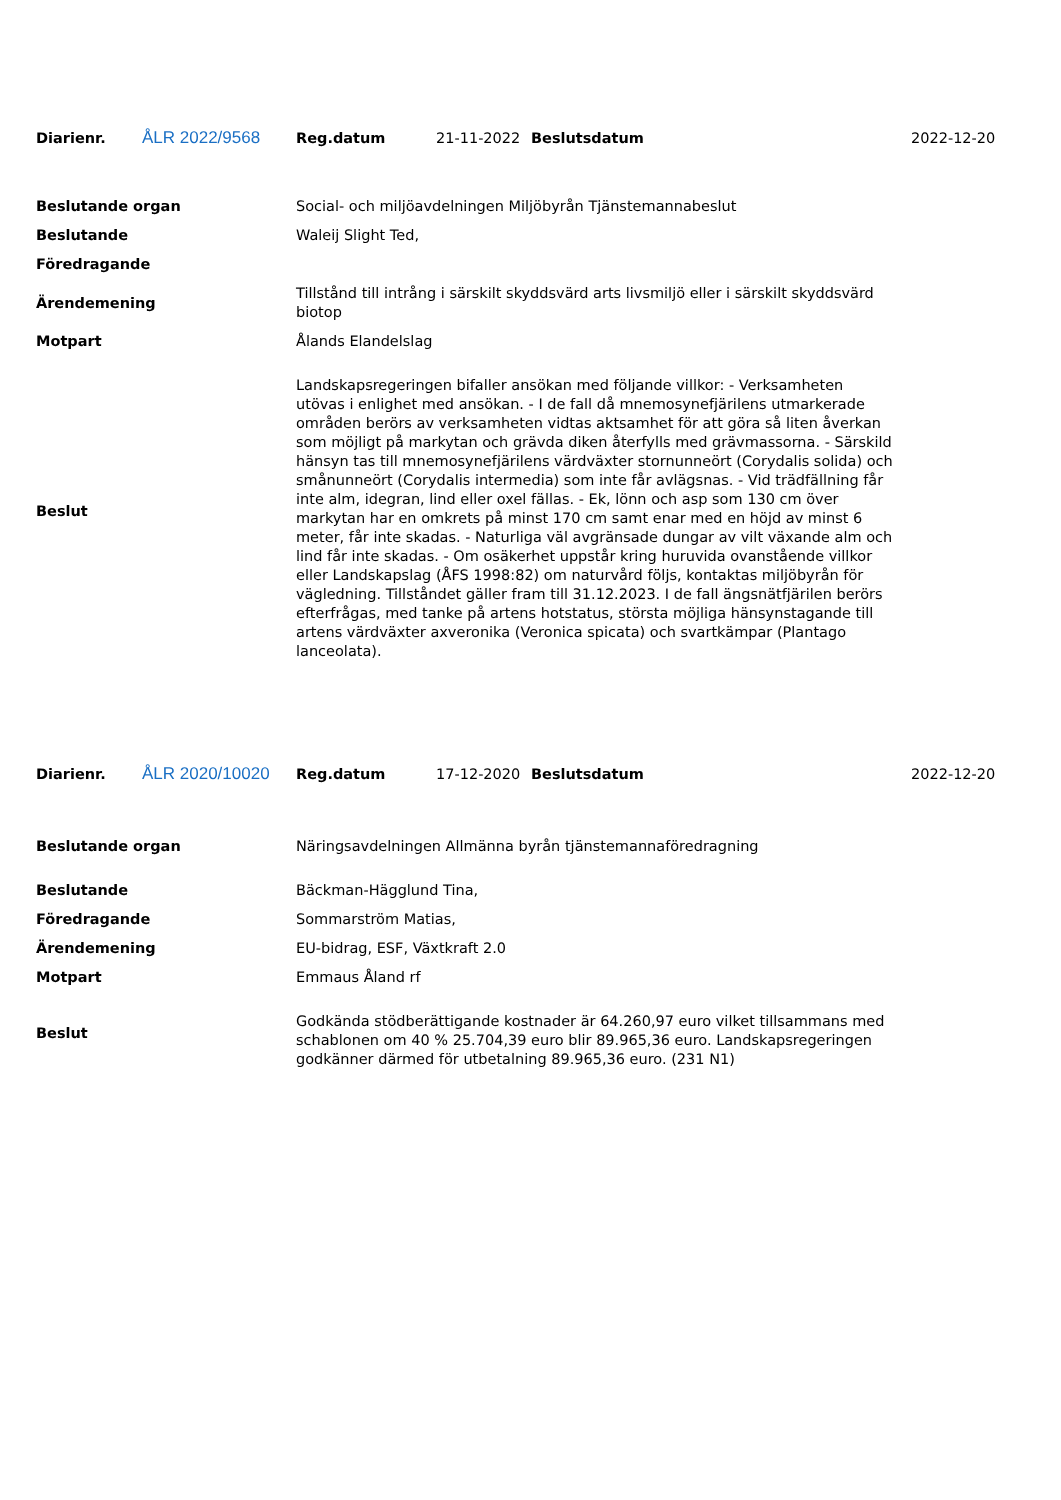| Diarienr. | ÅLR 2022/9568 | Reg.datum | 21-11-2022 | Beslutsdatum | 2022-12-20 |
| Beslutande organ | Social- och miljöavdelningen Miljöbyrån Tjänstemannabeslut |
| Beslutande | Waleij Slight Ted, |
| Föredragande | |
| Ärendemening | Tillstånd till intrång i särskilt skyddsvärd arts livsmiljö eller i särskilt skyddsvärd biotop |
| Motpart | Ålands Elandelslag |
| Beslut | Landskapsregeringen bifaller ansökan med följande villkor: - Verksamheten utövas i enlighet med ansökan. - I de fall då mnemosynefjärilens utmarkerade områden berörs av verksamheten vidtas aktsamhet för att göra så liten åverkan som möjligt på markytan och grävda diken återfylls med grävmassorna. - Särskild hänsyn tas till mnemosynefjärilens värdväxter stornunneört (Corydalis solida) och smånunneört (Corydalis intermedia) som inte får avlägsnas. - Vid trädfällning får inte alm, idegran, lind eller oxel fällas. - Ek, lönn och asp som 130 cm över markytan har en omkrets på minst 170 cm samt enar med en höjd av minst 6 meter, får inte skadas. - Naturliga väl avgränsade dungar av vilt växande alm och lind får inte skadas. - Om osäkerhet uppstår kring huruvida ovanstående villkor eller Landskapslag (ÅFS 1998:82) om naturvård följs, kontaktas miljöbyrån för vägledning. Tillståndet gäller fram till 31.12.2023. I de fall ängsnätfjärilen berörs efterfrågas, med tanke på artens hotstatus, största möjliga hänsynstagande till artens värdväxter axveronika (Veronica spicata) och svartkämpar (Plantago lanceolata). |
| Diarienr. | ÅLR 2020/10020 | Reg.datum | 17-12-2020 | Beslutsdatum | 2022-12-20 |
| Beslutande organ | Näringsavdelningen Allmänna byrån tjänstemannaföredragning |
| Beslutande | Bäckman-Hägglund Tina, |
| Föredragande | Sommarström Matias, |
| Ärendemening | EU-bidrag, ESF, Växtkraft 2.0 |
| Motpart | Emmaus Åland rf |
| Beslut | Godkända stödberättigande kostnader är 64.260,97 euro vilket tillsammans med schablonen om 40 % 25.704,39 euro blir 89.965,36 euro. Landskapsregeringen godkänner därmed för utbetalning 89.965,36 euro. (231 N1) |